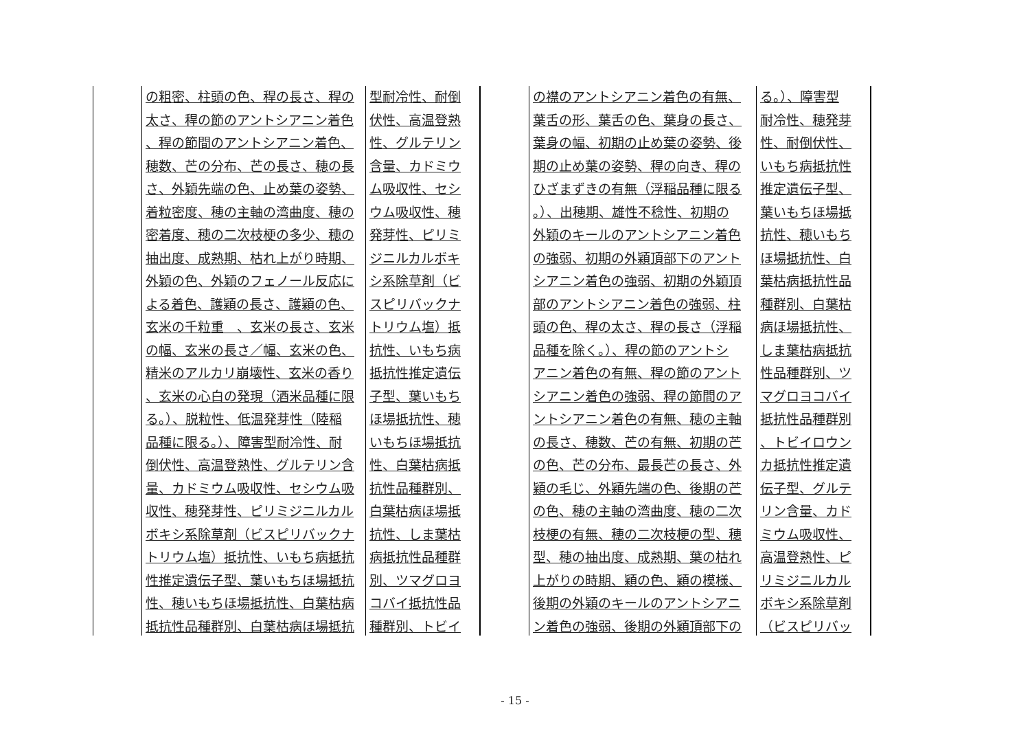の粗密、柱頭の色、稈の長さ、稈の
太さ、稈の節のアントシアニン着色
、稈の節間のアントシアニン着色、
穂数、芒の分布、芒の長さ、穂の長
さ、外穎先端の色、止め葉の姿勢、
着粒密度、穂の主軸の湾曲度、穂の
密着度、穂の二次枝梗の多少、穂の
抽出度、成熟期、枯れ上がり時期、
外穎の色、外穎のフェノール反応に
よる着色、護穎の長さ、護穎の色、
玄米の千粒重　、玄米の長さ、玄米
の幅、玄米の長さ／幅、玄米の色、
精米のアルカリ崩壊性、玄米の香り
、玄米の心白の発現（酒米品種に限
る。）、脱粒性、低温発芽性（陸稲
品種に限る。）、障害型耐冷性、耐
倒伏性、高温登熟性、グルテリン含
量、カドミウム吸収性、セシウム吸
収性、穂発芽性、ピリミジニルカル
ボキシ系除草剤（ビスピリバックナ
トリウム塩）抵抗性、いもち病抵抗
性推定遺伝子型、葉いもちほ場抵抗
性、穂いもちほ場抵抗性、白葉枯病
抵抗性品種群別、白葉枯病ほ場抵抗
型耐冷性、耐倒
伏性、高温登熟
性、グルテリン
含量、カドミウ
ム吸収性、セシ
ウム吸収性、穂
発芽性、ピリミ
ジニルカルボキ
シ系除草剤（ビ
スピリバックナ
トリウム塩）抵
抗性、いもち病
抵抗性推定遺伝
子型、葉いもち
ほ場抵抗性、穂
いもちほ場抵抗
性、白葉枯病抵
抗性品種群別、
白葉枯病ほ場抵
抗性、しま葉枯
病抵抗性品種群
別、ツマグロヨ
コバイ抵抗性品
種群別、トビイ
の襟のアントシアニン着色の有無、
葉舌の形、葉舌の色、葉身の長さ、
葉身の幅、初期の止め葉の姿勢、後
期の止め葉の姿勢、稈の向き、稈の
ひざまずきの有無（浮稲品種に限る
。）、出穂期、雄性不稔性、初期の
外穎のキールのアントシアニン着色
の強弱、初期の外穎頂部下のアント
シアニン着色の強弱、初期の外穎頂
部のアントシアニン着色の強弱、柱
頭の色、稈の太さ、稈の長さ（浮稲
品種を除く。）、稈の節のアントシ
アニン着色の有無、稈の節のアント
シアニン着色の強弱、稈の節間のア
ントシアニン着色の有無、穂の主軸
の長さ、穂数、芒の有無、初期の芒
の色、芒の分布、最長芒の長さ、外
穎の毛じ、外穎先端の色、後期の芒
の色、穂の主軸の湾曲度、穂の二次
枝梗の有無、穂の二次枝梗の型、穂
型、穂の抽出度、成熟期、葉の枯れ
上がりの時期、穎の色、穎の模様、
後期の外穎のキールのアントシアニ
ン着色の強弱、後期の外穎頂部下の
る。）、障害型
耐冷性、穂発芽
性、耐倒伏性、
いもち病抵抗性
推定遺伝子型、
葉いもちほ場抵
抗性、穂いもち
ほ場抵抗性、白
葉枯病抵抗性品
種群別、白葉枯
病ほ場抵抗性、
しま葉枯病抵抗
性品種群別、ツ
マグロヨコバイ
抵抗性品種群別
、トビイロウン
カ抵抗性推定遺
伝子型、グルテ
リン含量、カド
ミウム吸収性、
高温登熟性、ピ
リミジニルカル
ボキシ系除草剤
（ビスピリバッ
- 15 -